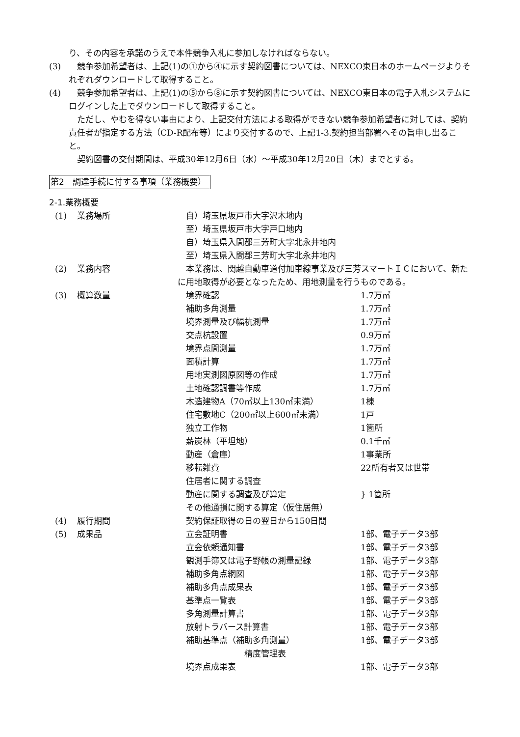り、その内容を承諾のうえで本件競争入札に参加しなければならない。
(3)　競争参加希望者は、上記(1)の①から④に示す契約図書については、NEXCO東日本のホームページよりそれぞれダウンロードして取得すること。
(4)　競争参加希望者は、上記(1)の⑤から⑧に示す契約図書については、NEXCO東日本の電子入札システムにログインした上でダウンロードして取得すること。
　ただし、やむを得ない事由により、上記交付方法による取得ができない競争参加希望者に対しては、契約責任者が指定する方法（CD-R配布等）により交付するので、上記1-3.契約担当部署へその旨申し出ること。
　契約図書の交付期間は、平成30年12月6日（水）～平成30年12月20日（木）までとする。
第2　調達手続に付する事項（業務概要）
2-1.業務概要
| (1) | 業務場所 | 自）埼玉県坂戸市大字沢木地内 | |
| | | 至）埼玉県坂戸市大字戸口地内 | |
| | | 自）埼玉県入間郡三芳町大字北永井地内 | |
| | | 至）埼玉県入間郡三芳町大字北永井地内 | |
| (2) | 業務内容 | 本業務は、関越自動車道付加車線事業及び三芳スマートＩＣにおいて、新たに用地取得が必要となったため、用地測量を行うものである。 | |
| (3) | 概算数量 | 境界確認 | 1.7万㎡ |
| | | 補助多角測量 | 1.7万㎡ |
| | | 境界測量及び幅杭測量 | 1.7万㎡ |
| | | 交点杭設置 | 0.9万㎡ |
| | | 境界点間測量 | 1.7万㎡ |
| | | 面積計算 | 1.7万㎡ |
| | | 用地実測図原図等の作成 | 1.7万㎡ |
| | | 土地確認調書等作成 | 1.7万㎡ |
| | | 木造建物A（70㎡以上130㎡未満） | 1棟 |
| | | 住宅敷地C（200㎡以上600㎡未満） | 1戸 |
| | | 独立工作物 | 1箇所 |
| | | 薪炭林（平坦地） | 0.1千㎡ |
| | | 動産（倉庫） | 1事業所 |
| | | 移転雑費 | 22所有者又は世帯 |
| | | 住居者に関する調査 | } 1箇所 |
| | | 動産に関する調査及び算定 | |
| | | その他通損に関する算定（仮住居無） | |
| (4) | 履行期間 | 契約保証取得の日の翌日から150日間 | |
| (5) | 成果品 | 立会証明書 | 1部、電子データ3部 |
| | | 立会依頼通知書 | 1部、電子データ3部 |
| | | 観測手簿又は電子野帳の測量記録 | 1部、電子データ3部 |
| | | 補助多角点網図 | 1部、電子データ3部 |
| | | 補助多角点成果表 | 1部、電子データ3部 |
| | | 基準点一覧表 | 1部、電子データ3部 |
| | | 多角測量計算書 | 1部、電子データ3部 |
| | | 放射トラバース計算書 | 1部、電子データ3部 |
| | | 補助基準点（補助多角測量） 精度管理表 | 1部、電子データ3部 |
| | | 境界点成果表 | 1部、電子データ3部 |